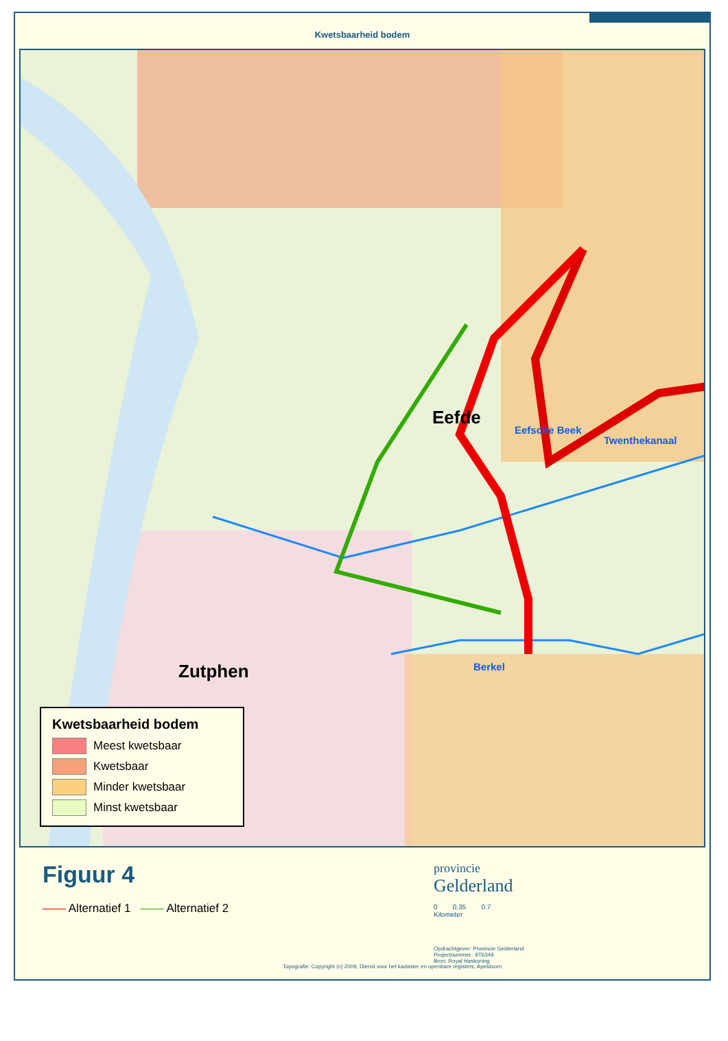Kwetsbaarheid bodem
Eefde
Zutphen
Eefsche Beek
Twenthekanaal
Berkel
Kwetsbaarheid bodem
Meest kwetsbaar
Kwetsbaar
Minder kwetsbaar
Minst kwetsbaar
Figuur 4
—— Alternatief 1 —— Alternatief 2
Topografie: Copyright (c) 2009, Dienst voor het kadaster en openbare registers, Apeldoorn
provincie
Gelderland
0 0.35 0.7
Kilometer
Opdrachtgever: Provincie Gelderland
Projectnummer.: 9T6349
Bron: Royal Haskoning